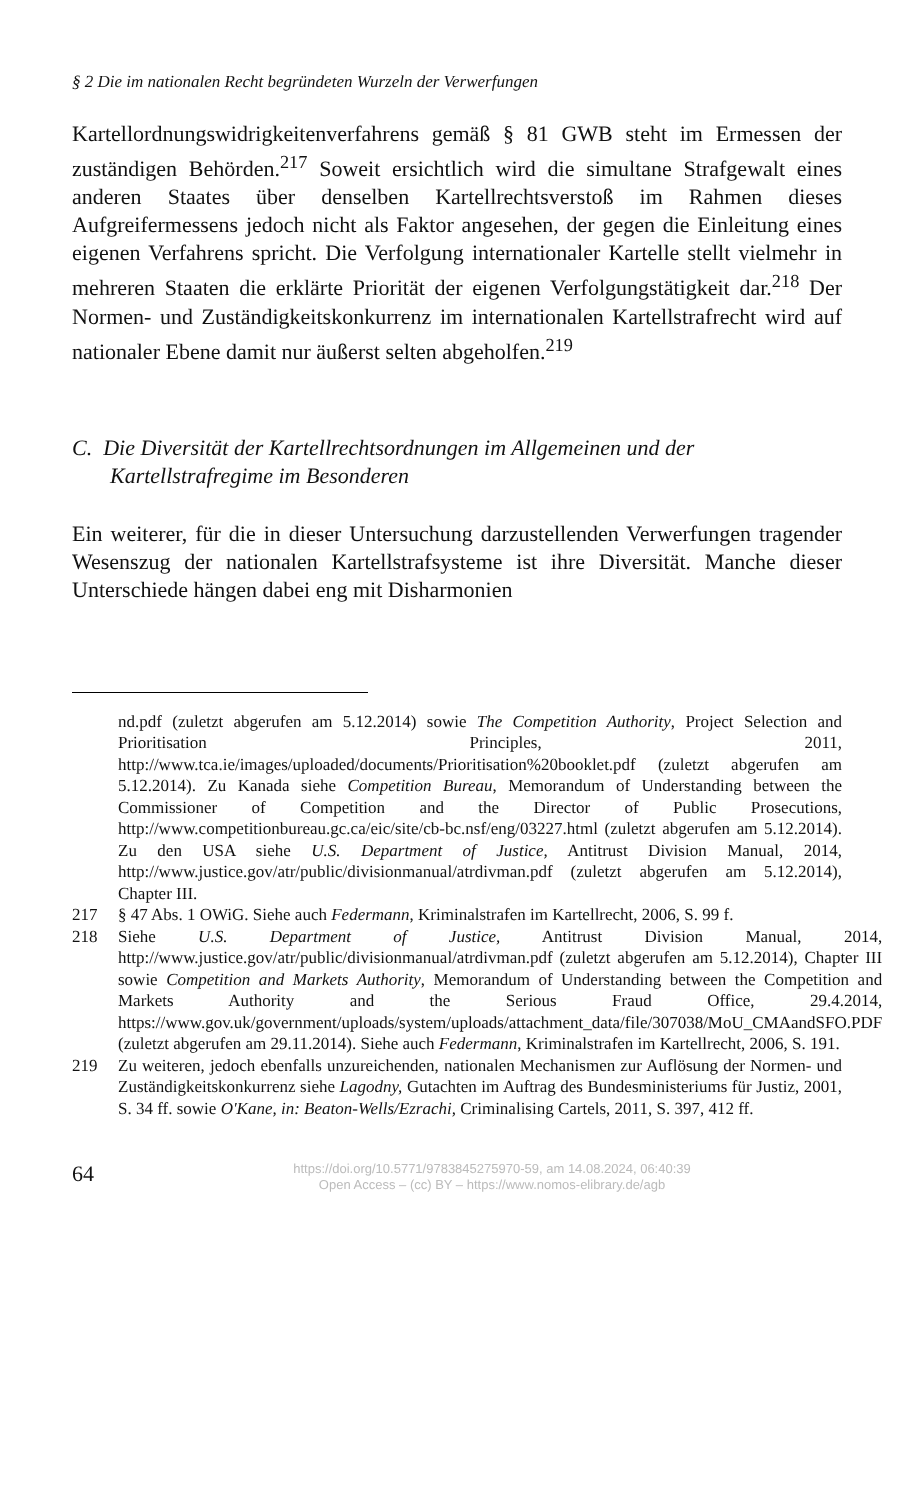§ 2 Die im nationalen Recht begründeten Wurzeln der Verwerfungen
Kartellordnungswidrigkeitenverfahrens gemäß § 81 GWB steht im Ermessen der zuständigen Behörden.<sup>217</sup> Soweit ersichtlich wird die simultane Strafgewalt eines anderen Staates über denselben Kartellrechtsverstoß im Rahmen dieses Aufgreifermessens jedoch nicht als Faktor angesehen, der gegen die Einleitung eines eigenen Verfahrens spricht. Die Verfolgung internationaler Kartelle stellt vielmehr in mehreren Staaten die erklärte Priorität der eigenen Verfolgungstätigkeit dar.<sup>218</sup> Der Normen- und Zuständigkeitskonkurrenz im internationalen Kartellstrafrecht wird auf nationaler Ebene damit nur äußerst selten abgeholfen.<sup>219</sup>
C. Die Diversität der Kartellrechtsordnungen im Allgemeinen und der Kartellstrafregime im Besonderen
Ein weiterer, für die in dieser Untersuchung darzustellenden Verwerfungen tragender Wesenszug der nationalen Kartellstrafsysteme ist ihre Diversität. Manche dieser Unterschiede hängen dabei eng mit Disharmonien
nd.pdf (zuletzt abgerufen am 5.12.2014) sowie The Competition Authority, Project Selection and Prioritisation Principles, 2011, http://www.tca.ie/images/uploaded/documents/Prioritisation%20booklet.pdf (zuletzt abgerufen am 5.12.2014). Zu Kanada siehe Competition Bureau, Memorandum of Understanding between the Commissioner of Competition and the Director of Public Prosecutions, http://www.competitionbureau.gc.ca/eic/site/cb-bc.nsf/eng/03227.html (zuletzt abgerufen am 5.12.2014). Zu den USA siehe U.S. Department of Justice, Antitrust Division Manual, 2014, http://www.justice.gov/atr/public/divisionmanual/atrdivman.pdf (zuletzt abgerufen am 5.12.2014), Chapter III.
217 § 47 Abs. 1 OWiG. Siehe auch Federmann, Kriminalstrafen im Kartellrecht, 2006, S. 99 f.
218 Siehe U.S. Department of Justice, Antitrust Division Manual, 2014, http://www.justice.gov/atr/public/divisionmanual/atrdivman.pdf (zuletzt abgerufen am 5.12.2014), Chapter III sowie Competition and Markets Authority, Memorandum of Understanding between the Competition and Markets Authority and the Serious Fraud Office, 29.4.2014, https://www.gov.uk/government/uploads/system/uploads/attachment_data/file/307038/MoU_CMAandSFO.PDF (zuletzt abgerufen am 29.11.2014). Siehe auch Federmann, Kriminalstrafen im Kartellrecht, 2006, S. 191.
219 Zu weiteren, jedoch ebenfalls unzureichenden, nationalen Mechanismen zur Auflösung der Normen- und Zuständigkeitskonkurrenz siehe Lagodny, Gutachten im Auftrag des Bundesministeriums für Justiz, 2001, S. 34 ff. sowie O'Kane, in: Beaton-Wells/Ezrachi, Criminalising Cartels, 2011, S. 397, 412 ff.
64
https://doi.org/10.5771/9783845275970-59, am 14.08.2024, 06:40:39
Open Access – (cc) BY – https://www.nomos-elibrary.de/agb